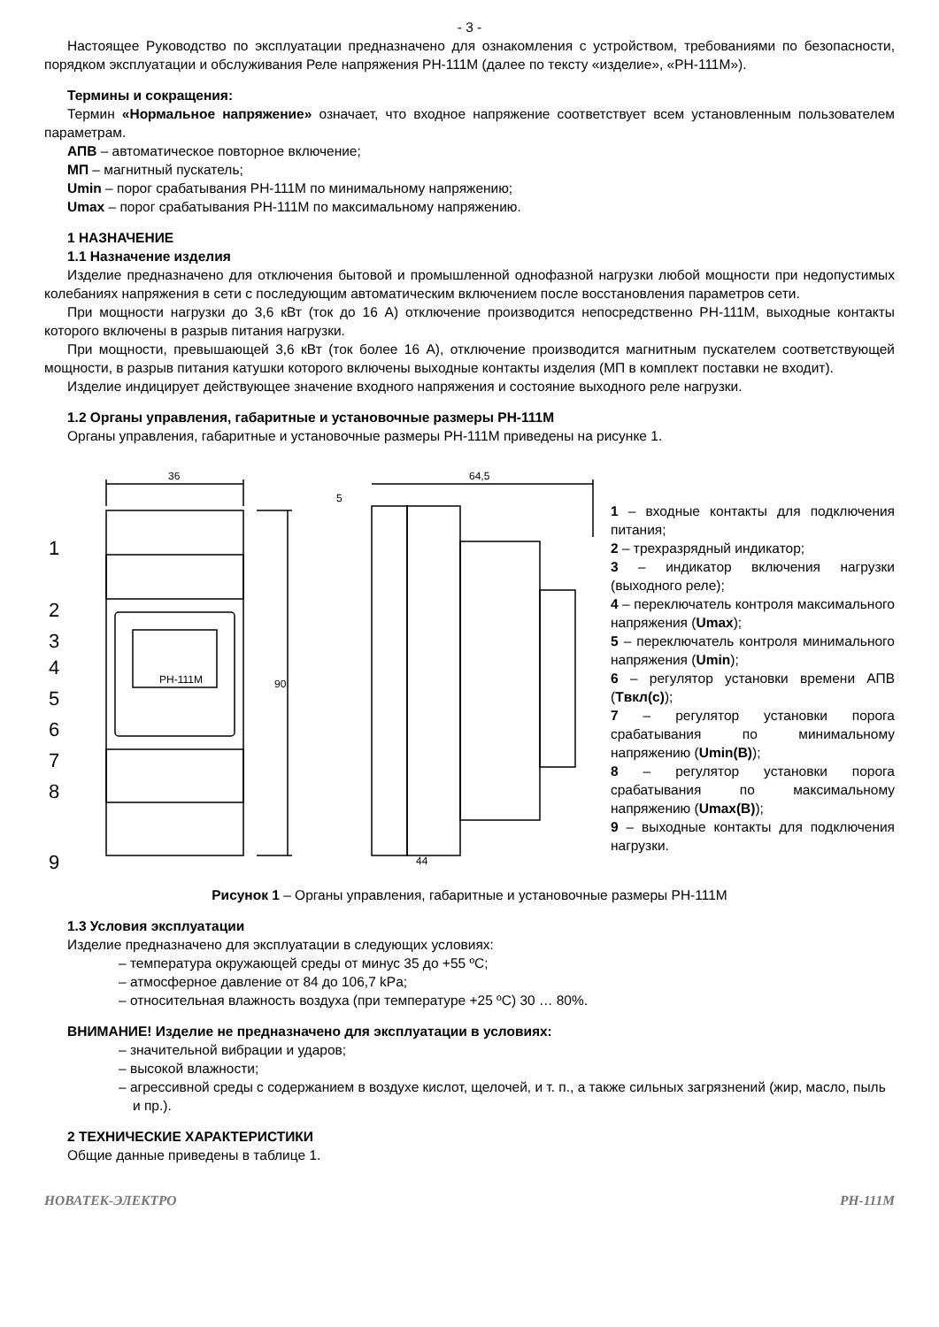- 3 -
Настоящее Руководство по эксплуатации предназначено для ознакомления с устройством, требованиями по безопасности, порядком эксплуатации и обслуживания Реле напряжения РН-111М (далее по тексту «изделие», «РН-111М»).
Термины и сокращения:
Термин «Нормальное напряжение» означает, что входное напряжение соответствует всем установленным пользователем параметрам.
АПВ – автоматическое повторное включение;
МП – магнитный пускатель;
Umin – порог срабатывания РН-111М по минимальному напряжению;
Umax – порог срабатывания РН-111М по максимальному напряжению.
1 НАЗНАЧЕНИЕ
1.1 Назначение изделия
Изделие предназначено для отключения бытовой и промышленной однофазной нагрузки любой мощности при недопустимых колебаниях напряжения в сети с последующим автоматическим включением после восстановления параметров сети.
При мощности нагрузки до 3,6 кВт (ток до 16 А) отключение производится непосредственно РН-111М, выходные контакты которого включены в разрыв питания нагрузки.
При мощности, превышающей 3,6 кВт (ток более 16 А), отключение производится магнитным пускателем соответствующей мощности, в разрыв питания катушки которого включены выходные контакты изделия (МП в комплект поставки не входит).
Изделие индицирует действующее значение входного напряжения и состояние выходного реле нагрузки.
1.2 Органы управления, габаритные и установочные размеры РН-111М
Органы управления, габаритные и установочные размеры РН-111М приведены на рисунке 1.
1
2
3
4
5
6
7
8
9
36
64,5
5
90
44
РН-111М
1 – входные контакты для подключения питания;
2 – трехразрядный индикатор;
3 – индикатор включения нагрузки (выходного реле);
4 – переключатель контроля максимального напряжения (Umax);
5 – переключатель контроля минимального напряжения (Umin);
6 – регулятор установки времени АПВ (Tвкл(с));
7 – регулятор установки порога срабатывания по минимальному напряжению (Umin(B));
8 – регулятор установки порога срабатывания по максимальному напряжению (Umax(B));
9 – выходные контакты для подключения нагрузки.
Рисунок 1 – Органы управления, габаритные и установочные размеры РН-111М
1.3 Условия эксплуатации
Изделие предназначено для эксплуатации в следующих условиях:
– температура окружающей среды от минус 35 до +55 ºC;
– атмосферное давление от 84 до 106,7 kPa;
– относительная влажность воздуха (при температуре +25 ºC) 30 … 80%.
ВНИМАНИЕ! Изделие не предназначено для эксплуатации в условиях:
– значительной вибрации и ударов;
– высокой влажности;
– агрессивной среды с содержанием в воздухе кислот, щелочей, и т. п., а также сильных загрязнений (жир, масло, пыль и пр.).
2 ТЕХНИЧЕСКИЕ ХАРАКТЕРИСТИКИ
Общие данные приведены в таблице 1.
НОВАТЕК-ЭЛЕКТРО РН-111М